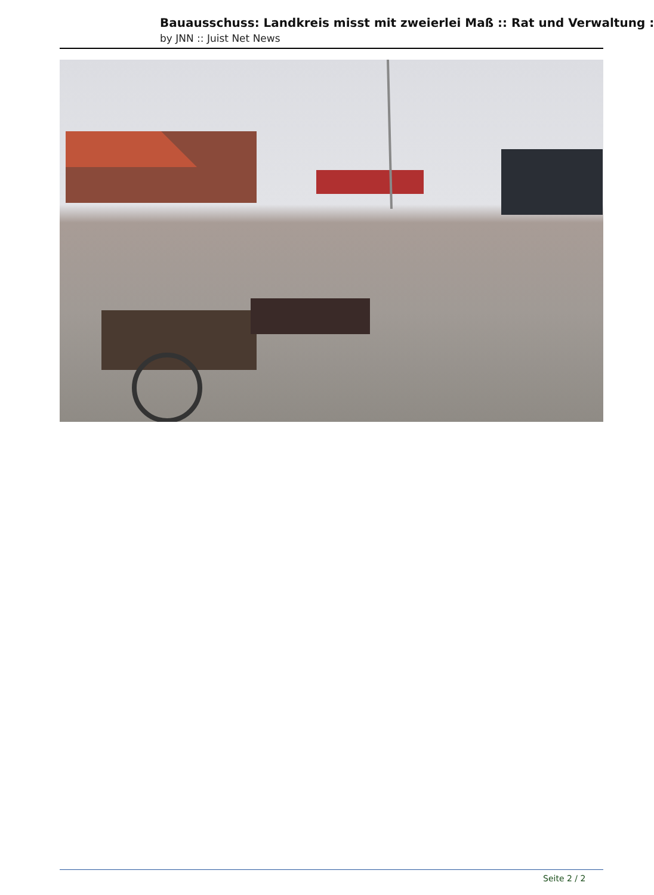Bauausschuss: Landkreis misst mit zweierlei Maß :: Rat und Verwaltung :
by JNN :: Juist Net News
Seite 2 / 2